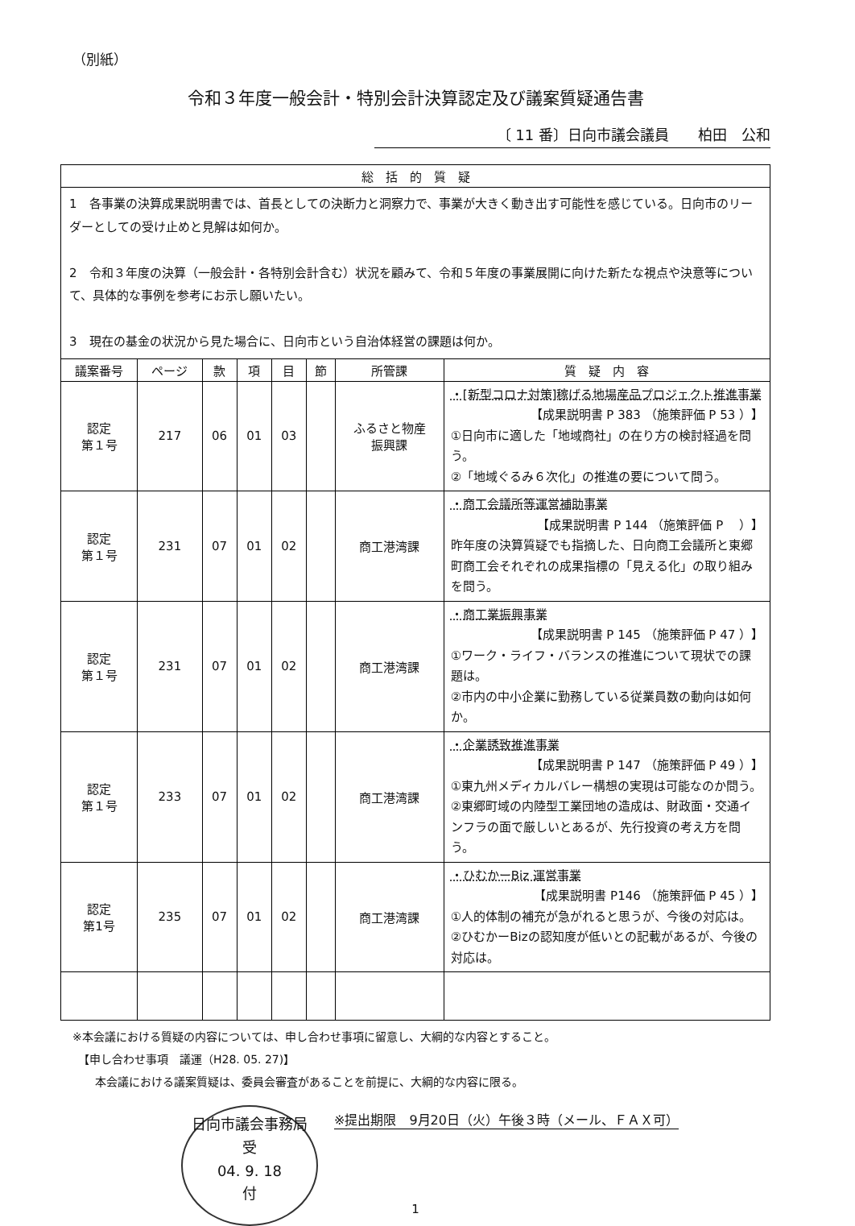（別紙）
令和３年度一般会計・特別会計決算認定及び議案質疑通告書
〔 11 番〕日向市議会議員　　柏田　公和
| 総 括 的 質 疑 | | | | | | | |
| --- | --- | --- | --- | --- | --- | --- | --- |
| 1 各事業の決算成果説明書では、首長としての決断力と洞察力で、事業が大きく動き出す可能性を感じている。日向市のリーダーとしての受け止めと見解は如何か。 2 令和３年度の決算（一般会計・各特別会計含む）状況を顧みて、令和５年度の事業展開に向けた新たな視点や決意等について、具体的な事例を参考にお示し願いたい。 3 現在の基金の状況から見た場合に、日向市という自治体経営の課題は何か。 | | | | | | | |
| 議案番号 | ページ | 款 | 項 | 目 | 節 | 所管課 | 質 疑 内 容 |
| 認定 第１号 | 217 | 06 | 01 | 03 | | ふるさと物産 振興課 | ・[新型コロナ対策]稼げる地場産品プロジェクト推進事業 【成果説明書 P 383 （施策評価 P 53 ）】 ①日向市に適した「地域商社」の在り方の検討経過を問う。 ②「地域ぐるみ６次化」の推進の要について問う。 |
| 認定 第１号 | 231 | 07 | 01 | 02 | | 商工港湾課 | ・商工会議所等運営補助事業 【成果説明書 P 144 （施策評価 P ）】 昨年度の決算質疑でも指摘した、日向商工会議所と東郷町商工会それぞれの成果指標の「見える化」の取り組みを問う。 |
| 認定 第１号 | 231 | 07 | 01 | 02 | | 商工港湾課 | ・商工業振興事業 【成果説明書 P 145 （施策評価 P 47 ）】 ①ワーク・ライフ・バランスの推進について現状での課題は。 ②市内の中小企業に勤務している従業員数の動向は如何か。 |
| 認定 第１号 | 233 | 07 | 01 | 02 | | 商工港湾課 | ・企業誘致推進事業 【成果説明書 P 147 （施策評価 P 49 ）】 ①東九州メディカルバレー構想の実現は可能なのか問う。 ②東郷町域の内陸型工業団地の造成は、財政面・交通インフラの面で厳しいとあるが、先行投資の考え方を問う。 |
| 認定 第1号 | 235 | 07 | 01 | 02 | | 商工港湾課 | ・ひむかーBiz 運営事業 【成果説明書 P146 （施策評価 P 45 ）】 ①人的体制の補充が急がれると思うが、今後の対応は。 ②ひむかーBizの認知度が低いとの記載があるが、今後の対応は。 |
※本会議における質疑の内容については、申し合わせ事項に留意し、大綱的な内容とすること。
　【申し合わせ事項　議運（H28. 05. 27)】
　　本会議における議案質疑は、委員会審査があることを前提に、大綱的な内容に限る。
※提出期限　9月20日（火）午後３時（メール、ＦＡＸ可）
日向市議会事務局
受
04. 9. 18
付
1